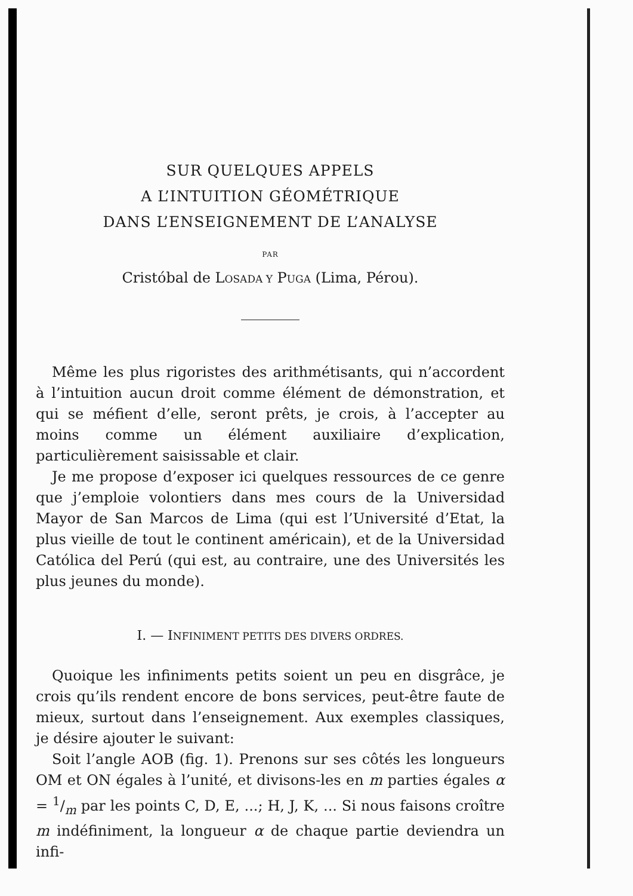SUR QUELQUES APPELS
A L’INTUITION GÉOMÉTRIQUE
DANS L’ENSEIGNEMENT DE L’ANALYSE
PAR
Cristóbal de LOSADA Y PUGA (Lima, Pérou).
Même les plus rigoristes des arithmétisants, qui n’accordent à l’intuition aucun droit comme élément de démonstration, et qui se méfient d’elle, seront prêts, je crois, à l’accepter au moins comme un élément auxiliaire d’explication, particulièrement saisissable et clair.
Je me propose d’exposer ici quelques ressources de ce genre que j’emploie volontiers dans mes cours de la Universidad Mayor de San Marcos de Lima (qui est l’Université d’Etat, la plus vieille de tout le continent américain), et de la Universidad Católica del Perú (qui est, au contraire, une des Universités les plus jeunes du monde).
I. — INFINIMENT PETITS DES DIVERS ORDRES.
Quoique les infiniments petits soient un peu en disgrâce, je crois qu’ils rendent encore de bons services, peut-être faute de mieux, surtout dans l’enseignement. Aux exemples classiques, je désire ajouter le suivant:
Soit l’angle AOB (fig. 1). Prenons sur ses côtés les longueurs OM et ON égales à l’unité, et divisons-les en m parties égales α = 1/m par les points C, D, E, ...; H, J, K, ... Si nous faisons croître m indéfiniment, la longueur α de chaque partie deviendra un infi-